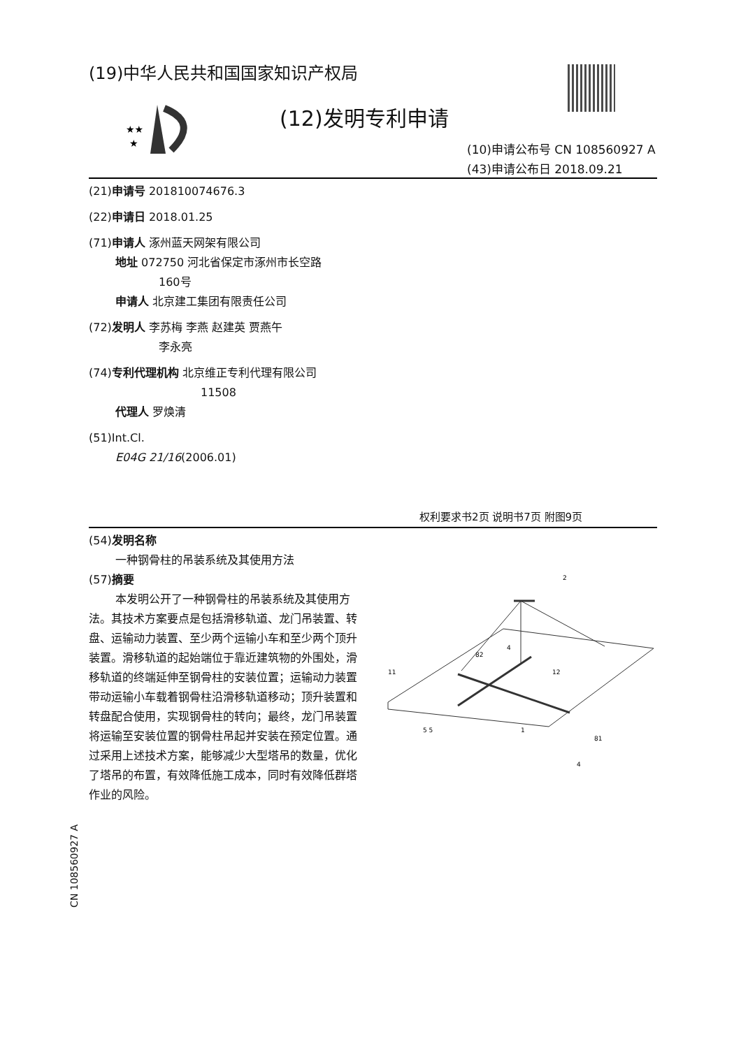(19)中华人民共和国国家知识产权局
★★
★
(12)发明专利申请
(10)申请公布号 CN 108560927 A
(43)申请公布日 2018.09.21
(21)申请号 201810074676.3
(22)申请日 2018.01.25
(71)申请人 涿州蓝天网架有限公司
地址 072750 河北省保定市涿州市长空路
160号
申请人 北京建工集团有限责任公司
(72)发明人 李苏梅 李燕 赵建英 贾燕午
李永亮
(74)专利代理机构 北京维正专利代理有限公司
11508
代理人 罗焕清
(51)Int.Cl.
E04G 21/16(2006.01)
权利要求书2页 说明书7页 附图9页
(54)发明名称
一种钢骨柱的吊装系统及其使用方法
(57)摘要
本发明公开了一种钢骨柱的吊装系统及其使用方法。其技术方案要点是包括滑移轨道、龙门吊装置、转盘、运输动力装置、至少两个运输小车和至少两个顶升装置。滑移轨道的起始端位于靠近建筑物的外围处，滑移轨道的终端延伸至钢骨柱的安装位置；运输动力装置带动运输小车载着钢骨柱沿滑移轨道移动；顶升装置和转盘配合使用，实现钢骨柱的转向；最终，龙门吊装置将运输至安装位置的钢骨柱吊起并安装在预定位置。通过采用上述技术方案，能够减少大型塔吊的数量，优化了塔吊的布置，有效降低施工成本，同时有效降低群塔作业的风险。
2
4
82
11
12
5 5
1
81
4
CN 108560927 A